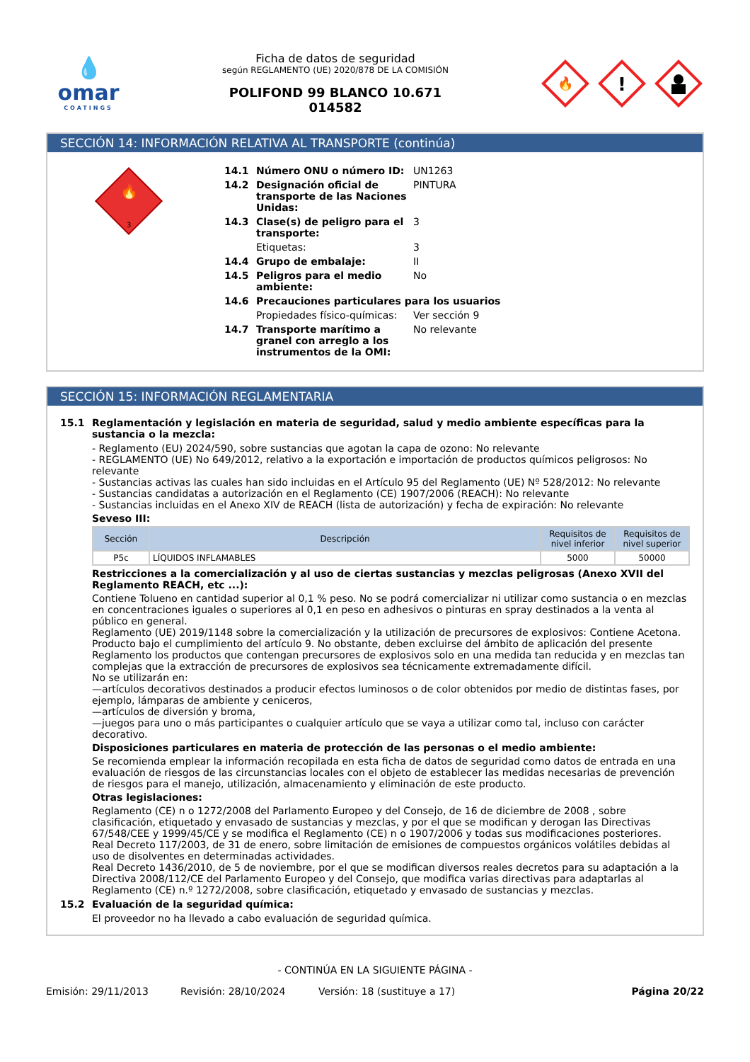💧
omar
COATINGS
Ficha de datos de seguridad
según REGLAMENTO (UE) 2020/878 DE LA COMISIÓN
POLIFOND 99 BLANCO 10.671
014582
🔥
!
SECCIÓN 14: INFORMACIÓN RELATIVA AL TRANSPORTE (continúa)
🔥
3
14.1 Número ONU o número ID: UN1263
14.2 Designación oficial de transporte de las Naciones Unidas: PINTURA
14.3 Clase(s) de peligro para el transporte: 3
Etiquetas: 3
14.4 Grupo de embalaje: II
14.5 Peligros para el medio ambiente: No
14.6 Precauciones particulares para los usuarios
Propiedades físico-químicas: Ver sección 9
14.7 Transporte marítimo a granel con arreglo a los instrumentos de la OMI: No relevante
SECCIÓN 15: INFORMACIÓN REGLAMENTARIA
15.1 Reglamentación y legislación en materia de seguridad, salud y medio ambiente específicas para la sustancia o la mezcla:
- Reglamento (EU) 2024/590, sobre sustancias que agotan la capa de ozono: No relevante
- REGLAMENTO (UE) No 649/2012, relativo a la exportación e importación de productos químicos peligrosos: No relevante
- Sustancias activas las cuales han sido incluidas en el Artículo 95 del Reglamento (UE) Nº 528/2012: No relevante
- Sustancias candidatas a autorización en el Reglamento (CE) 1907/2006 (REACH): No relevante
- Sustancias incluidas en el Anexo XIV de REACH (lista de autorización) y fecha de expiración: No relevante
Seveso III:
| Sección | Descripción | Requisitos de nivel inferior | Requisitos de nivel superior |
| --- | --- | --- | --- |
| P5c | LÍQUIDOS INFLAMABLES | 5000 | 50000 |
Restricciones a la comercialización y al uso de ciertas sustancias y mezclas peligrosas (Anexo XVII del Reglamento REACH, etc ...):
Contiene Tolueno en cantidad superior al 0,1 % peso. No se podrá comercializar ni utilizar como sustancia o en mezclas en concentraciones iguales o superiores al 0,1 en peso en adhesivos o pinturas en spray destinados a la venta al público en general.
Reglamento (UE) 2019/1148 sobre la comercialización y la utilización de precursores de explosivos: Contiene Acetona. Producto bajo el cumplimiento del artículo 9. No obstante, deben excluirse del ámbito de aplicación del presente Reglamento los productos que contengan precursores de explosivos solo en una medida tan reducida y en mezclas tan complejas que la extracción de precursores de explosivos sea técnicamente extremadamente difícil.
No se utilizarán en:
—artículos decorativos destinados a producir efectos luminosos o de color obtenidos por medio de distintas fases, por ejemplo, lámparas de ambiente y ceniceros,
—artículos de diversión y broma,
—juegos para uno o más participantes o cualquier artículo que se vaya a utilizar como tal, incluso con carácter decorativo.
Disposiciones particulares en materia de protección de las personas o el medio ambiente:
Se recomienda emplear la información recopilada en esta ficha de datos de seguridad como datos de entrada en una evaluación de riesgos de las circunstancias locales con el objeto de establecer las medidas necesarias de prevención de riesgos para el manejo, utilización, almacenamiento y eliminación de este producto.
Otras legislaciones:
Reglamento (CE) n o 1272/2008 del Parlamento Europeo y del Consejo, de 16 de diciembre de 2008 , sobre clasificación, etiquetado y envasado de sustancias y mezclas, y por el que se modifican y derogan las Directivas 67/548/CEE y 1999/45/CE y se modifica el Reglamento (CE) n o 1907/2006 y todas sus modificaciones posteriores.
Real Decreto 117/2003, de 31 de enero, sobre limitación de emisiones de compuestos orgánicos volátiles debidas al uso de disolventes en determinadas actividades.
Real Decreto 1436/2010, de 5 de noviembre, por el que se modifican diversos reales decretos para su adaptación a la Directiva 2008/112/CE del Parlamento Europeo y del Consejo, que modifica varias directivas para adaptarlas al Reglamento (CE) n.º 1272/2008, sobre clasificación, etiquetado y envasado de sustancias y mezclas.
15.2 Evaluación de la seguridad química:
El proveedor no ha llevado a cabo evaluación de seguridad química.
- CONTINÚA EN LA SIGUIENTE PÁGINA -
Emisión: 29/11/2013 Revisión: 28/10/2024 Versión: 18 (sustituye a 17) Página 20/22